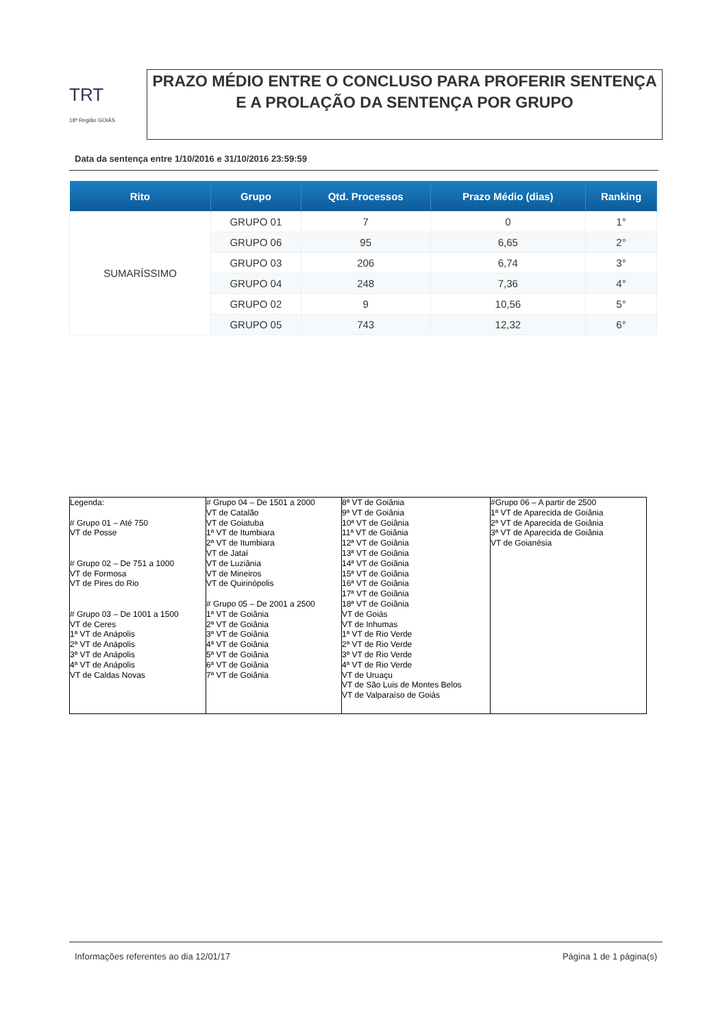TRT
18ª Região GOIÁS
PRAZO MÉDIO ENTRE O CONCLUSO PARA PROFERIR SENTENÇA E A PROLAÇÃO DA SENTENÇA POR GRUPO
Data da sentença entre 1/10/2016 e 31/10/2016 23:59:59
| Rito | Grupo | Qtd. Processos | Prazo Médio (dias) | Ranking |
| --- | --- | --- | --- | --- |
| SUMARÍSSIMO | GRUPO 01 | 7 | 0 | 1° |
| | GRUPO 06 | 95 | 6,65 | 2° |
| | GRUPO 03 | 206 | 6,74 | 3° |
| | GRUPO 04 | 248 | 7,36 | 4° |
| | GRUPO 02 | 9 | 10,56 | 5° |
| | GRUPO 05 | 743 | 12,32 | 6° |
| Legenda: # Grupo 01 – Até 750 VT de Posse # Grupo 02 – De 751 a 1000 VT de Formosa VT de Pires do Rio # Grupo 03 – De 1001 a 1500 VT de Ceres 1ª VT de Anápolis 2ª VT de Anápolis 3ª VT de Anápolis 4ª VT de Anápolis VT de Caldas Novas | # Grupo 04 – De 1501 a 2000 VT de Catalão VT de Goiatuba 1ª VT de Itumbiara 2ª VT de Itumbiara VT de Jataí VT de Luziânia VT de Mineiros VT de Quirinópolis # Grupo 05 – De 2001 a 2500 1ª VT de Goiânia 2ª VT de Goiânia 3ª VT de Goiânia 4ª VT de Goiânia 5ª VT de Goiânia 6ª VT de Goiânia 7ª VT de Goiânia | 8ª VT de Goiânia 9ª VT de Goiânia 10ª VT de Goiânia 11ª VT de Goiânia 12ª VT de Goiânia 13ª VT de Goiânia 14ª VT de Goiânia 15ª VT de Goiânia 16ª VT de Goiânia 17ª VT de Goiânia 18ª VT de Goiânia VT de Goiás VT de Inhumas 1ª VT de Rio Verde 2ª VT de Rio Verde 3ª VT de Rio Verde 4ª VT de Rio Verde VT de Uruaçu VT de São Luis de Montes Belos VT de Valparaíso de Goiás | #Grupo 06 – A partir de 2500 1ª VT de Aparecida de Goiânia 2ª VT de Aparecida de Goiânia 3ª VT de Aparecida de Goiânia VT de Goianésia |
Informações referentes ao dia 12/01/17 Página 1 de 1 página(s)